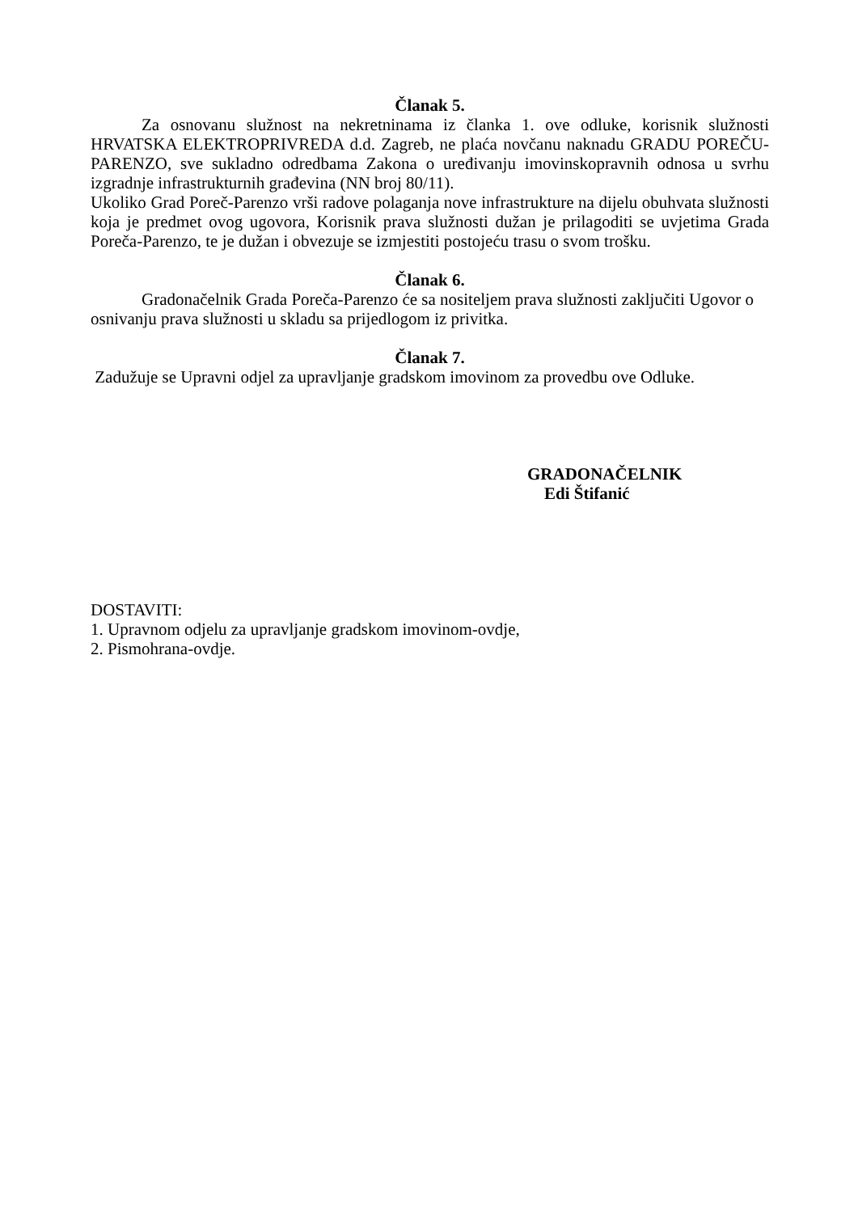Članak 5.
Za osnovanu služnost na nekretninama iz članka 1. ove odluke, korisnik služnosti HRVATSKA ELEKTROPRIVREDA d.d. Zagreb, ne plaća novčanu naknadu GRADU POREČU-PARENZO, sve sukladno odredbama Zakona o uređivanju imovinskopravnih odnosa u svrhu izgradnje infrastrukturnih građevina (NN broj 80/11).
Ukoliko Grad Poreč-Parenzo vrši radove polaganja nove infrastrukture na dijelu obuhvata služnosti koja je predmet ovog ugovora, Korisnik prava služnosti dužan je prilagoditi se uvjetima Grada Poreča-Parenzo, te je dužan i obvezuje se izmjestiti postojeću trasu o svom trošku.
Članak 6.
Gradonačelnik Grada Poreča-Parenzo će sa nositeljem prava služnosti zaključiti Ugovor o osnivanju prava služnosti u skladu sa prijedlogom iz privitka.
Članak 7.
Zadužuje se Upravni odjel za upravljanje gradskom imovinom za provedbu ove Odluke.
GRADONAČELNIK
Edi Štifanić
DOSTAVITI:
1. Upravnom odjelu za upravljanje gradskom imovinom-ovdje,
2. Pismohrana-ovdje.